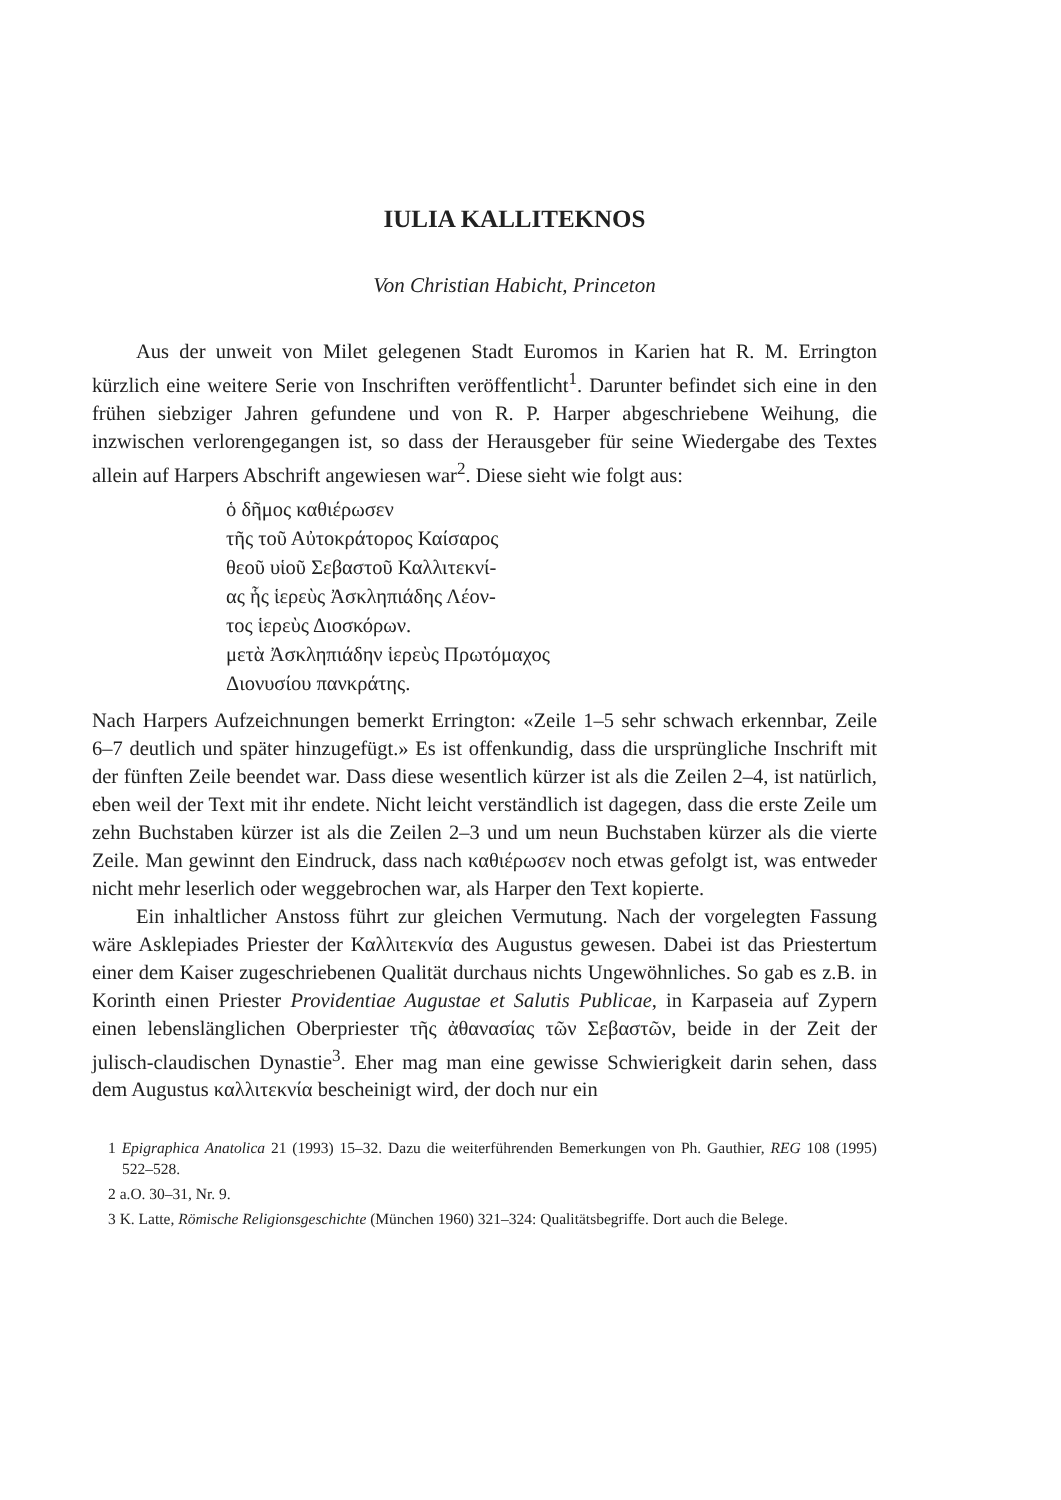IULIA KALLITEKNOS
Von Christian Habicht, Princeton
Aus der unweit von Milet gelegenen Stadt Euromos in Karien hat R. M. Errington kürzlich eine weitere Serie von Inschriften veröffentlicht<sup>1</sup>. Darunter befindet sich eine in den frühen siebziger Jahren gefundene und von R. P. Harper abgeschriebene Weihung, die inzwischen verlorengegangen ist, so dass der Herausgeber für seine Wiedergabe des Textes allein auf Harpers Abschrift angewiesen war<sup>2</sup>. Diese sieht wie folgt aus:
ὁ δῆμος καθιέρωσεν
τῆς τοῦ Αὐτοκράτορος Καίσαρος
θεοῦ υἱοῦ Σεβαστοῦ Καλλιτεκνί-
ας ἧς ἱερεὺς Ἀσκληπιάδης Λέον-
τος ἱερεὺς Διοσκόρων.
μετὰ Ἀσκληπιάδην ἱερεὺς Πρωτόμαχος
Διονυσίου πανκράτης.
Nach Harpers Aufzeichnungen bemerkt Errington: «Zeile 1–5 sehr schwach erkennbar, Zeile 6–7 deutlich und später hinzugefügt.» Es ist offenkundig, dass die ursprüngliche Inschrift mit der fünften Zeile beendet war. Dass diese wesentlich kürzer ist als die Zeilen 2–4, ist natürlich, eben weil der Text mit ihr endete. Nicht leicht verständlich ist dagegen, dass die erste Zeile um zehn Buchstaben kürzer ist als die Zeilen 2–3 und um neun Buchstaben kürzer als die vierte Zeile. Man gewinnt den Eindruck, dass nach καθιέρωσεν noch etwas gefolgt ist, was entweder nicht mehr leserlich oder weggebrochen war, als Harper den Text kopierte.
Ein inhaltlicher Anstoss führt zur gleichen Vermutung. Nach der vorgelegten Fassung wäre Asklepiades Priester der Καλλιτεκνία des Augustus gewesen. Dabei ist das Priestertum einer dem Kaiser zugeschriebenen Qualität durchaus nichts Ungewöhnliches. So gab es z.B. in Korinth einen Priester Providentiae Augustae et Salutis Publicae, in Karpaseia auf Zypern einen lebenslänglichen Oberpriester τῆς ἀθανασίας τῶν Σεβαστῶν, beide in der Zeit der julisch-claudischen Dynastie<sup>3</sup>. Eher mag man eine gewisse Schwierigkeit darin sehen, dass dem Augustus καλλιτεκνία bescheinigt wird, der doch nur ein
1 Epigraphica Anatolica 21 (1993) 15–32. Dazu die weiterführenden Bemerkungen von Ph. Gauthier, REG 108 (1995) 522–528.
2 a.O. 30–31, Nr. 9.
3 K. Latte, Römische Religionsgeschichte (München 1960) 321–324: Qualitätsbegriffe. Dort auch die Belege.